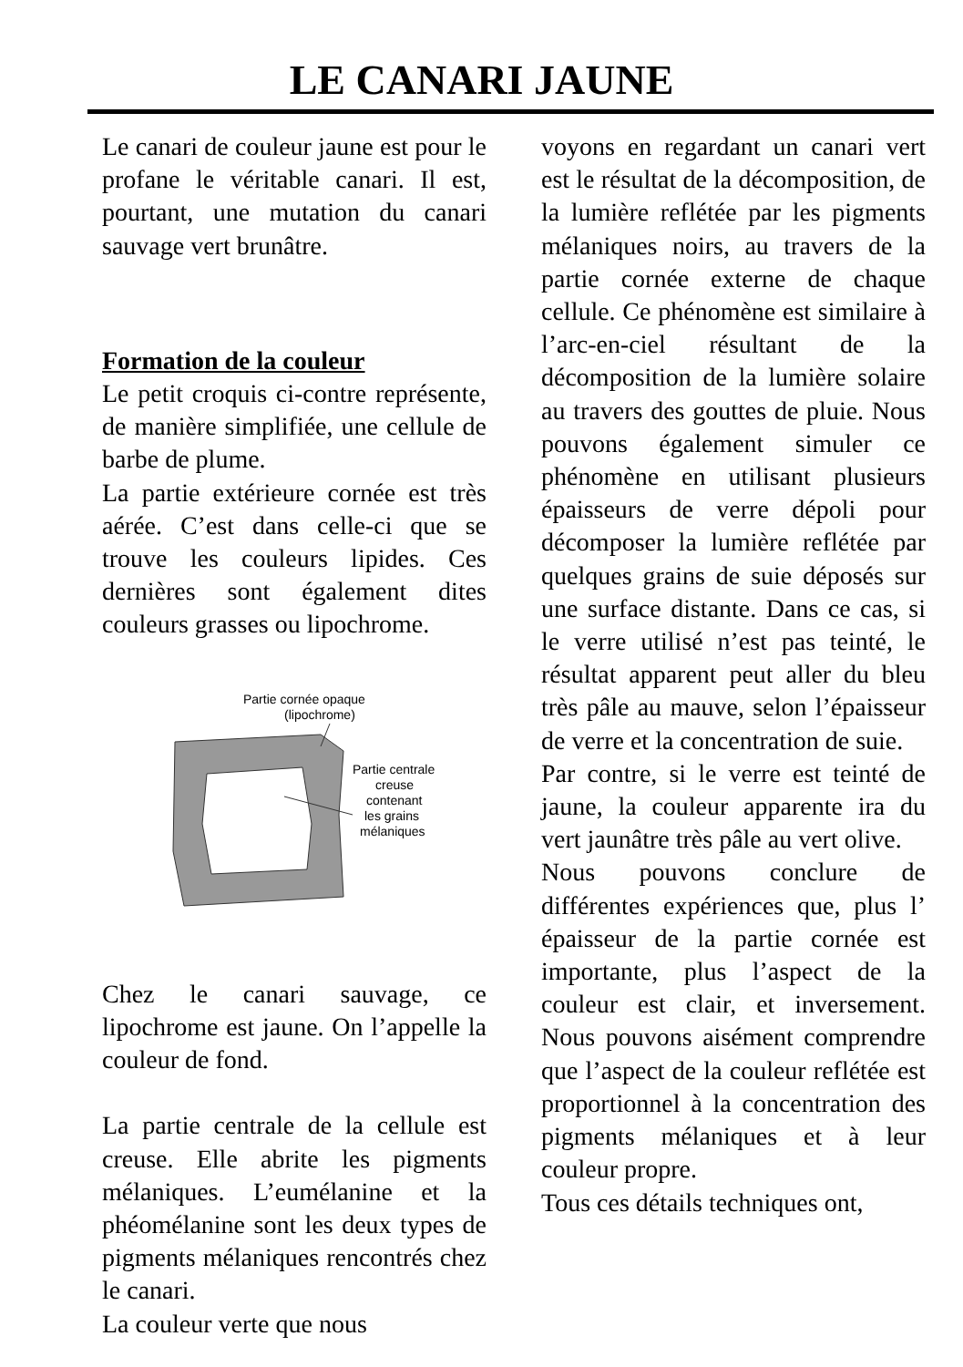LE CANARI JAUNE
Le canari de couleur jaune est pour le profane le véritable canari. Il est, pourtant, une mutation du canari sauvage vert brunâtre.
Formation de la couleur
Le petit croquis ci-contre représente, de manière simplifiée, une cellule de barbe de plume.
La partie extérieure cornée est très aérée. C’est dans celle-ci que se trouve les couleurs lipides. Ces dernières sont également dites couleurs grasses ou lipochrome.
Partie cornée opaque
(lipochrome)
Partie centrale
creuse
contenant
les grains
mélaniques
Chez le canari sauvage, ce lipochrome est jaune. On l’appelle la couleur de fond.
La partie centrale de la cellule est creuse. Elle abrite les pigments mélaniques. L’eumélanine et la phéomélanine sont les deux types de pigments mélaniques rencontrés chez le canari.
La couleur verte que nous
voyons en regardant un canari vert est le résultat de la décomposition, de la lumière reflétée par les pigments mélaniques noirs, au travers de la partie cornée externe de chaque cellule. Ce phénomène est similaire à l’arc-en-ciel résultant de la décomposition de la lumière solaire au travers des gouttes de pluie. Nous pouvons également simuler ce phénomène en utilisant plusieurs épaisseurs de verre dépoli pour décomposer la lumière reflétée par quelques grains de suie déposés sur une surface distante. Dans ce cas, si le verre utilisé n’est pas teinté, le résultat apparent peut aller du bleu très pâle au mauve, selon l’épaisseur de verre et la concentration de suie.
Par contre, si le verre est teinté de jaune, la couleur apparente ira du vert jaunâtre très pâle au vert olive.
Nous pouvons conclure de différentes expériences que, plus l’ épaisseur de la partie cornée est importante, plus l’aspect de la couleur est clair, et inversement. Nous pouvons aisément comprendre que l’aspect de la couleur reflétée est proportionnel à la concentration des pigments mélaniques et à leur couleur propre.
Tous ces détails techniques ont,